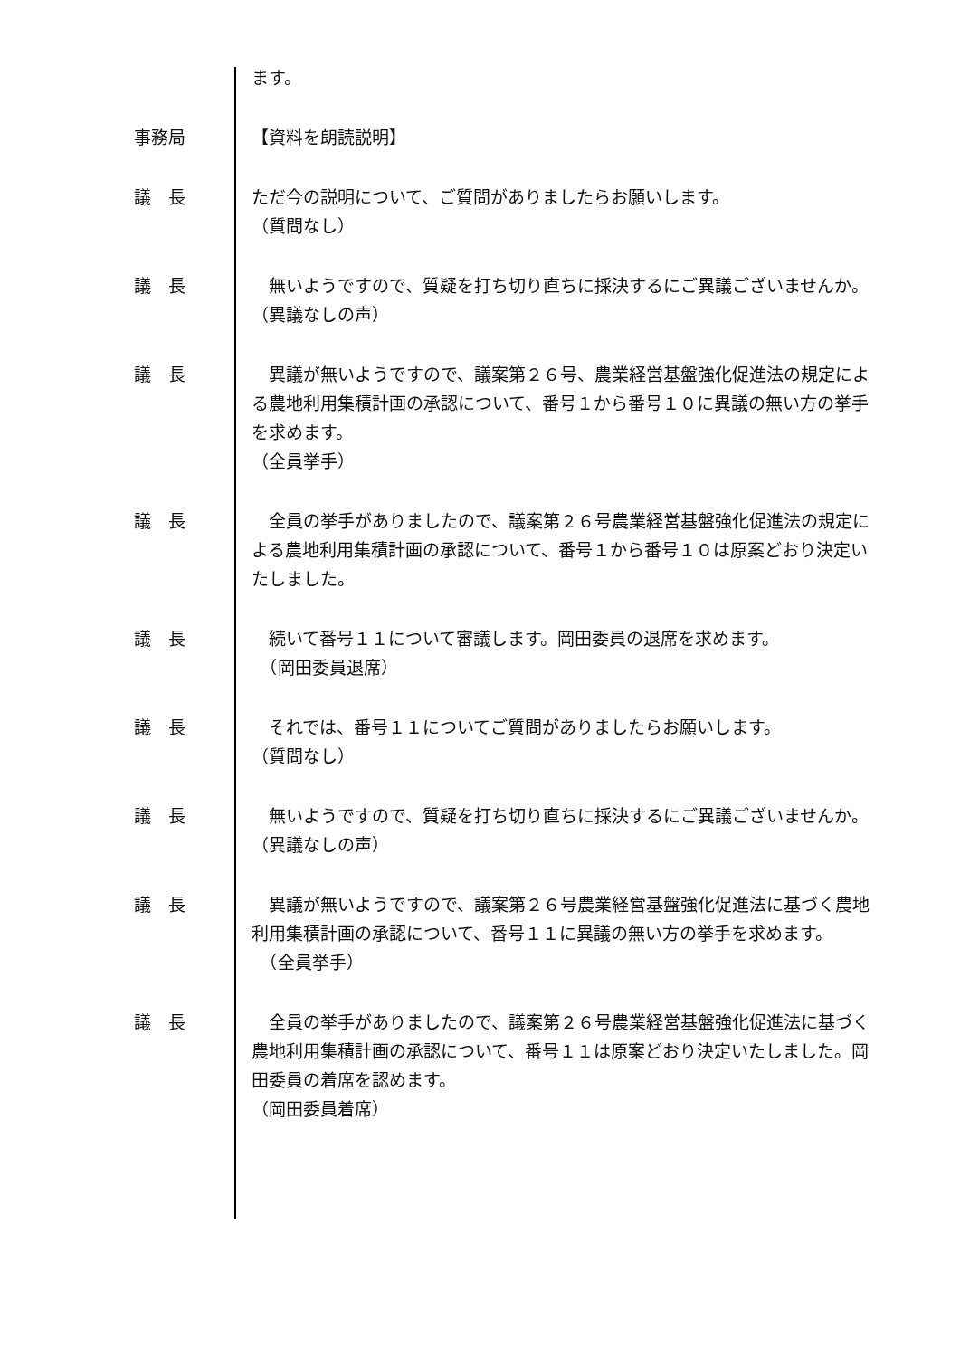ます。
事務局 【資料を朗読説明】
議　長 ただ今の説明について、ご質問がありましたらお願いします。
（質問なし）
議　長 　無いようですので、質疑を打ち切り直ちに採決するにご異議ございませんか。
（異議なしの声）
議　長 　異議が無いようですので、議案第２６号、農業経営基盤強化促進法の規定による農地利用集積計画の承認について、番号１から番号１０に異議の無い方の挙手を求めます。
（全員挙手）
議　長 　全員の挙手がありましたので、議案第２６号農業経営基盤強化促進法の規定による農地利用集積計画の承認について、番号１から番号１０は原案どおり決定いたしました。
議　長 　続いて番号１１について審議します。岡田委員の退席を求めます。
　（岡田委員退席）
議　長 　それでは、番号１１についてご質問がありましたらお願いします。
（質問なし）
議　長 　無いようですので、質疑を打ち切り直ちに採決するにご異議ございませんか。
（異議なしの声）
議　長 　異議が無いようですので、議案第２６号農業経営基盤強化促進法に基づく農地利用集積計画の承認について、番号１１に異議の無い方の挙手を求めます。
　（全員挙手）
議　長 　全員の挙手がありましたので、議案第２６号農業経営基盤強化促進法に基づく農地利用集積計画の承認について、番号１１は原案どおり決定いたしました。岡田委員の着席を認めます。
（岡田委員着席）